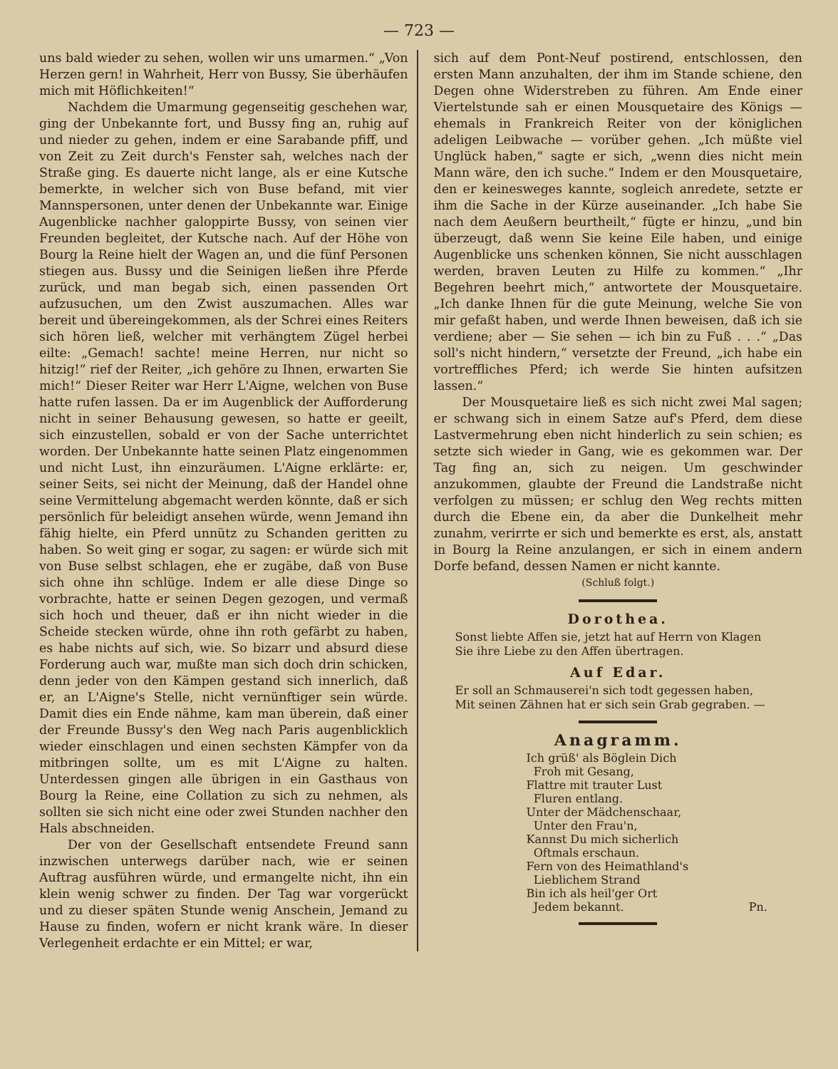— 723 —
uns bald wieder zu sehen, wollen wir uns umarmen.“ „Von Herzen gern! in Wahrheit, Herr von Bussy, Sie überhäufen mich mit Höflichkeiten!“
Nachdem die Umarmung gegenseitig geschehen war, ging der Unbekannte fort, und Bussy fing an, ruhig auf und nieder zu gehen, indem er eine Sarabande pfiff, und von Zeit zu Zeit durch's Fenster sah, welches nach der Straße ging. Es dauerte nicht lange, als er eine Kutsche bemerkte, in welcher sich von Buse befand, mit vier Mannspersonen, unter denen der Unbekannte war. Einige Augenblicke nachher galoppirte Bussy, von seinen vier Freunden begleitet, der Kutsche nach. Auf der Höhe von Bourg la Reine hielt der Wagen an, und die fünf Personen stiegen aus. Bussy und die Seinigen ließen ihre Pferde zurück, und man begab sich, einen passenden Ort aufzusuchen, um den Zwist auszumachen. Alles war bereit und übereingekommen, als der Schrei eines Reiters sich hören ließ, welcher mit verhängtem Zügel herbei eilte: „Gemach! sachte! meine Herren, nur nicht so hitzig!“ rief der Reiter, „ich gehöre zu Ihnen, erwarten Sie mich!“ Dieser Reiter war Herr L'Aigne, welchen von Buse hatte rufen lassen. Da er im Augenblick der Aufforderung nicht in seiner Behausung gewesen, so hatte er geeilt, sich einzustellen, sobald er von der Sache unterrichtet worden. Der Unbekannte hatte seinen Platz eingenommen und nicht Lust, ihn einzuräumen. L'Aigne erklärte: er, seiner Seits, sei nicht der Meinung, daß der Handel ohne seine Vermittelung abgemacht werden könnte, daß er sich persönlich für beleidigt ansehen würde, wenn Jemand ihn fähig hielte, ein Pferd unnütz zu Schanden geritten zu haben. So weit ging er sogar, zu sagen: er würde sich mit von Buse selbst schlagen, ehe er zugäbe, daß von Buse sich ohne ihn schlüge. Indem er alle diese Dinge so vorbrachte, hatte er seinen Degen gezogen, und vermaß sich hoch und theuer, daß er ihn nicht wieder in die Scheide stecken würde, ohne ihn roth gefärbt zu haben, es habe nichts auf sich, wie. So bizarr und absurd diese Forderung auch war, mußte man sich doch drin schicken, denn jeder von den Kämpen gestand sich innerlich, daß er, an L'Aigne's Stelle, nicht vernünftiger sein würde. Damit dies ein Ende nähme, kam man überein, daß einer der Freunde Bussy's den Weg nach Paris augenblicklich wieder einschlagen und einen sechsten Kämpfer von da mitbringen sollte, um es mit L'Aigne zu halten. Unterdessen gingen alle übrigen in ein Gasthaus von Bourg la Reine, eine Collation zu sich zu nehmen, als sollten sie sich nicht eine oder zwei Stunden nachher den Hals abschneiden.
Der von der Gesellschaft entsendete Freund sann inzwischen unterwegs darüber nach, wie er seinen Auftrag ausführen würde, und ermangelte nicht, ihn ein klein wenig schwer zu finden. Der Tag war vorgerückt und zu dieser späten Stunde wenig Anschein, Jemand zu Hause zu finden, wofern er nicht krank wäre. In dieser Verlegenheit erdachte er ein Mittel; er war,
sich auf dem Pont-Neuf postirend, entschlossen, den ersten Mann anzuhalten, der ihm im Stande schiene, den Degen ohne Widerstreben zu führen. Am Ende einer Viertelstunde sah er einen Mousquetaire des Königs — ehemals in Frankreich Reiter von der königlichen adeligen Leibwache — vorüber gehen. „Ich müßte viel Unglück haben,“ sagte er sich, „wenn dies nicht mein Mann wäre, den ich suche.“ Indem er den Mousquetaire, den er keinesweges kannte, sogleich anredete, setzte er ihm die Sache in der Kürze auseinander. „Ich habe Sie nach dem Aeußern beurtheilt,“ fügte er hinzu, „und bin überzeugt, daß wenn Sie keine Eile haben, und einige Augenblicke uns schenken können, Sie nicht ausschlagen werden, braven Leuten zu Hilfe zu kommen.“ „Ihr Begehren beehrt mich,“ antwortete der Mousquetaire. „Ich danke Ihnen für die gute Meinung, welche Sie von mir gefaßt haben, und werde Ihnen beweisen, daß ich sie verdiene; aber — Sie sehen — ich bin zu Fuß . . .“ „Das soll's nicht hindern,“ versetzte der Freund, „ich habe ein vortreffliches Pferd; ich werde Sie hinten aufsitzen lassen.“
Der Mousquetaire ließ es sich nicht zwei Mal sagen; er schwang sich in einem Satze auf's Pferd, dem diese Lastvermehrung eben nicht hinderlich zu sein schien; es setzte sich wieder in Gang, wie es gekommen war. Der Tag fing an, sich zu neigen. Um geschwinder anzukommen, glaubte der Freund die Landstraße nicht verfolgen zu müssen; er schlug den Weg rechts mitten durch die Ebene ein, da aber die Dunkelheit mehr zunahm, verirrte er sich und bemerkte es erst, als, anstatt in Bourg la Reine anzulangen, er sich in einem andern Dorfe befand, dessen Namen er nicht kannte.
(Schluß folgt.)
Dorothea.
Sonst liebte Affen sie, jetzt hat auf Herrn von Klagen
Sie ihre Liebe zu den Affen übertragen.
Auf Edar.
Er soll an Schmauserei'n sich todt gegessen haben,
Mit seinen Zähnen hat er sich sein Grab gegraben. —
Anagramm.
Ich grüß' als Böglein Dich
Froh mit Gesang,
Flattre mit trauter Lust
Fluren entlang.
Unter der Mädchenschaar,
Unter den Frau'n,
Kannst Du mich sicherlich
Oftmals erschaun.
Fern von des Heimathland's
Lieblichem Strand
Bin ich als heil'ger Ort
Jedem bekannt. Pn.